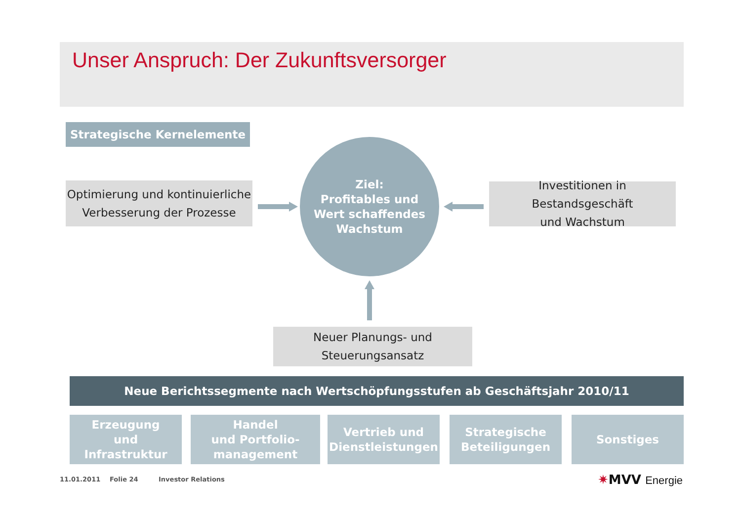Unser Anspruch: Der Zukunftsversorger
Strategische Kernelemente
Optimierung und kontinuierliche
Verbesserung der Prozesse
Ziel:
Profitables und
Wert schaffendes
Wachstum
Investitionen in Bestandsgeschäft
und Wachstum
Neuer Planungs- und
Steuerungsansatz
Neue Berichtssegmente nach Wertschöpfungsstufen ab Geschäftsjahr 2010/11
Erzeugung
und
Infrastruktur
Handel
und Portfolio-
management
Vertrieb und
Dienstleistungen
Strategische
Beteiligungen
Sonstiges
11.01.2011 Folie 24 Investor Relations ✷MVV Energie